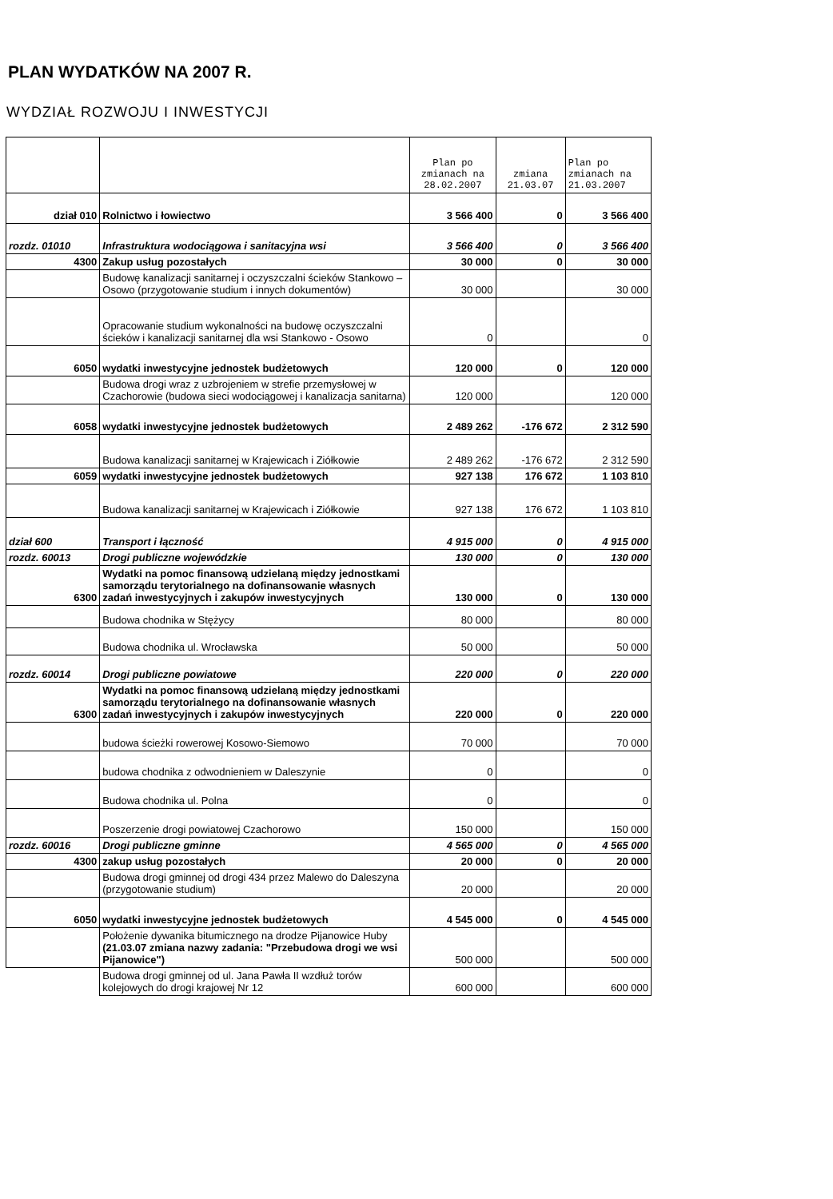PLAN WYDATKÓW NA 2007 R.
WYDZIAŁ ROZWOJU I INWESTYCJI
| | | Plan po zmianach na 28.02.2007 | zmiana 21.03.07 | Plan po zmianach na 21.03.2007 |
| --- | --- | --- | --- | --- |
| dział 010 | Rolnictwo i łowiectwo | 3 566 400 | 0 | 3 566 400 |
| rozdz. 01010 | Infrastruktura wodociągowa i sanitacyjna wsi | 3 566 400 | 0 | 3 566 400 |
| 4300 | Zakup usług pozostałych | 30 000 | 0 | 30 000 |
| | Budowę kanalizacji sanitarnej i oczyszczalni ścieków Stankowo – Osowo (przygotowanie studium i innych dokumentów) | 30 000 | | 30 000 |
| | Opracowanie studium wykonalności na budowę oczyszczalni ścieków i kanalizacji sanitarnej dla wsi Stankowo - Osowo | 0 | | 0 |
| 6050 | wydatki inwestycyjne jednostek budżetowych | 120 000 | 0 | 120 000 |
| | Budowa drogi wraz z uzbrojeniem w strefie przemysłowej w Czachorowie (budowa sieci wodociągowej i kanalizacja sanitarna) | 120 000 | | 120 000 |
| 6058 | wydatki inwestycyjne jednostek budżetowych | 2 489 262 | -176 672 | 2 312 590 |
| | Budowa kanalizacji sanitarnej w Krajewicach i Ziółkowie | 2 489 262 | -176 672 | 2 312 590 |
| 6059 | wydatki inwestycyjne jednostek budżetowych | 927 138 | 176 672 | 1 103 810 |
| | Budowa kanalizacji sanitarnej w Krajewicach i Ziółkowie | 927 138 | 176 672 | 1 103 810 |
| dział 600 | Transport i łączność | 4 915 000 | 0 | 4 915 000 |
| rozdz. 60013 | Drogi publiczne wojewódzkie | 130 000 | 0 | 130 000 |
| 6300 | Wydatki na pomoc finansową udzielaną między jednostkami samorządu terytorialnego na dofinansowanie własnych zadań inwestycyjnych i zakupów inwestycyjnych | 130 000 | 0 | 130 000 |
| | Budowa chodnika w Stężycy | 80 000 | | 80 000 |
| | Budowa chodnika ul. Wrocławska | 50 000 | | 50 000 |
| rozdz. 60014 | Drogi publiczne powiatowe | 220 000 | 0 | 220 000 |
| 6300 | Wydatki na pomoc finansową udzielaną między jednostkami samorządu terytorialnego na dofinansowanie własnych zadań inwestycyjnych i zakupów inwestycyjnych | 220 000 | 0 | 220 000 |
| | budowa ścieżki rowerowej Kosowo-Siemowo | 70 000 | | 70 000 |
| | budowa chodnika z odwodnieniem w Daleszynie | 0 | | 0 |
| | Budowa chodnika ul. Polna | 0 | | 0 |
| | Poszerzenie drogi powiatowej Czachorowo | 150 000 | | 150 000 |
| rozdz. 60016 | Drogi publiczne gminne | 4 565 000 | 0 | 4 565 000 |
| 4300 | zakup usług pozostałych | 20 000 | 0 | 20 000 |
| | Budowa drogi gminnej od drogi 434 przez Malewo do Daleszyna (przygotowanie studium) | 20 000 | | 20 000 |
| 6050 | wydatki inwestycyjne jednostek budżetowych | 4 545 000 | 0 | 4 545 000 |
| | Położenie dywanika bitumicznego na drodze Pijanowice Huby (21.03.07 zmiana nazwy zadania: "Przebudowa drogi we wsi Pijanowice") | 500 000 | | 500 000 |
| | Budowa drogi gminnej od ul. Jana Pawła II wzdłuż torów kolejowych do drogi krajowej Nr 12 | 600 000 | | 600 000 |